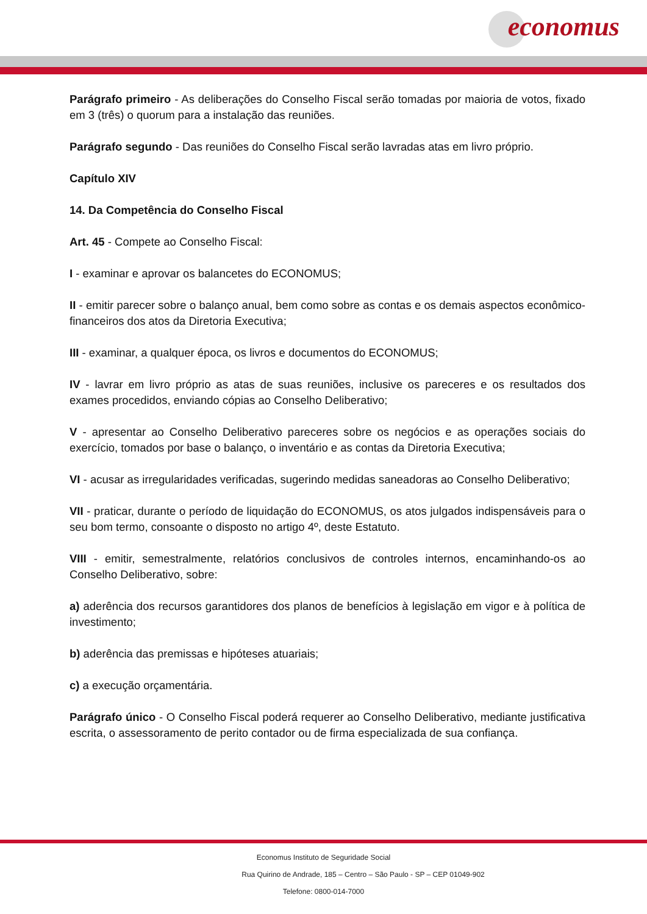economus
Parágrafo primeiro - As deliberações do Conselho Fiscal serão tomadas por maioria de votos, fixado em 3 (três) o quorum para a instalação das reuniões.
Parágrafo segundo - Das reuniões do Conselho Fiscal serão lavradas atas em livro próprio.
Capítulo XIV
14. Da Competência do Conselho Fiscal
Art. 45 - Compete ao Conselho Fiscal:
I - examinar e aprovar os balancetes do ECONOMUS;
II - emitir parecer sobre o balanço anual, bem como sobre as contas e os demais aspectos econômico-financeiros dos atos da Diretoria Executiva;
III - examinar, a qualquer época, os livros e documentos do ECONOMUS;
IV - lavrar em livro próprio as atas de suas reuniões, inclusive os pareceres e os resultados dos exames procedidos, enviando cópias ao Conselho Deliberativo;
V - apresentar ao Conselho Deliberativo pareceres sobre os negócios e as operações sociais do exercício, tomados por base o balanço, o inventário e as contas da Diretoria Executiva;
VI - acusar as irregularidades verificadas, sugerindo medidas saneadoras ao Conselho Deliberativo;
VII - praticar, durante o período de liquidação do ECONOMUS, os atos julgados indispensáveis para o seu bom termo, consoante o disposto no artigo 4º, deste Estatuto.
VIII - emitir, semestralmente, relatórios conclusivos de controles internos, encaminhando-os ao Conselho Deliberativo, sobre:
a) aderência dos recursos garantidores dos planos de benefícios à legislação em vigor e à política de investimento;
b) aderência das premissas e hipóteses atuariais;
c) a execução orçamentária.
Parágrafo único - O Conselho Fiscal poderá requerer ao Conselho Deliberativo, mediante justificativa escrita, o assessoramento de perito contador ou de firma especializada de sua confiança.
Economus Instituto de Seguridade Social
Rua Quirino de Andrade, 185 – Centro – São Paulo - SP – CEP 01049-902
Telefone: 0800-014-7000